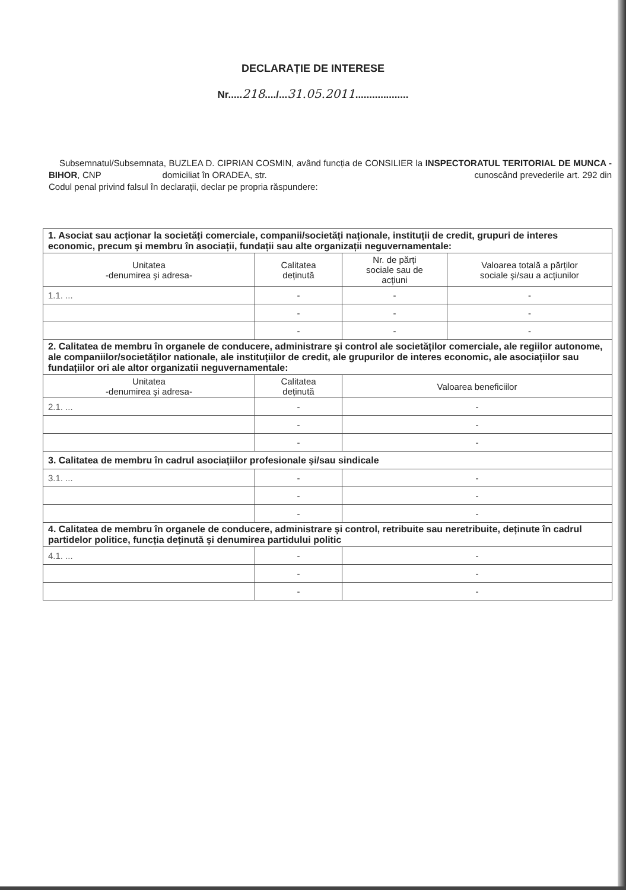DECLARAȚIE DE INTERESE
Nr.....218..../...31.05.2011...................
Subsemnatul/Subsemnata, BUZLEA D. CIPRIAN COSMIN, având funcția de CONSILIER la INSPECTORATUL TERITORIAL DE MUNCA - BIHOR, CNP domiciliat în ORADEA, str. cunoscând prevederile art. 292 din Codul penal privind falsul în declarații, declar pe propria răspundere:
| 1. Asociat sau acționar la societăți comerciale, companii/societăți naționale, instituții de credit, grupuri de interes economic, precum şi membru în asociații, fundații sau alte organizații neguvernamentale: | | | |
| Unitatea -denumirea şi adresa- | Calitatea deținută | Nr. de părți sociale sau de acțiuni | Valoarea totală a părților sociale şi/sau a acțiunilor |
| 1.1. ... | - | - | - |
| | - | - | - |
| | - | - | - |
| 2. Calitatea de membru în organele de conducere, administrare şi control ale societăților comerciale, ale regiilor autonome, ale companiilor/societăților nationale, ale instituțiilor de credit, ale grupurilor de interes economic, ale asociațiilor sau fundațiilor ori ale altor organizatii neguvernamentale: | | | |
| Unitatea -denumirea şi adresa- | Calitatea deținută | Valoarea beneficiilor | |
| 2.1. ... | - | - | |
| | - | - | |
| | - | - | |
| 3. Calitatea de membru în cadrul asociațiilor profesionale şi/sau sindicale | | | |
| 3.1. ... | - | - | |
| | - | - | |
| | - | - | |
| 4. Calitatea de membru în organele de conducere, administrare şi control, retribuite sau neretribuite, deținute în cadrul partidelor politice, funcția deținută şi denumirea partidului politic | | | |
| 4.1. ... | - | - | |
| | - | - | |
| | - | - | |